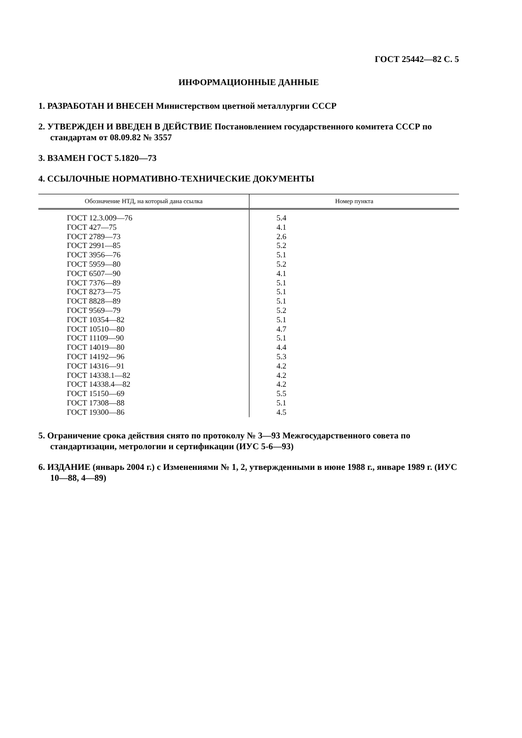ГОСТ 25442—82 С. 5
ИНФОРМАЦИОННЫЕ ДАННЫЕ
1. РАЗРАБОТАН И ВНЕСЕН Министерством цветной металлургии СССР
2. УТВЕРЖДЕН И ВВЕДЕН В ДЕЙСТВИЕ Постановлением государственного комитета СССР по стандартам от 08.09.82 № 3557
3. ВЗАМЕН ГОСТ 5.1820—73
4. ССЫЛОЧНЫЕ НОРМАТИВНО-ТЕХНИЧЕСКИЕ ДОКУМЕНТЫ
| Обозначение НТД, на который дана ссылка | Номер пункта |
| --- | --- |
| ГОСТ 12.3.009—76 | 5.4 |
| ГОСТ 427—75 | 4.1 |
| ГОСТ 2789—73 | 2.6 |
| ГОСТ 2991—85 | 5.2 |
| ГОСТ 3956—76 | 5.1 |
| ГОСТ 5959—80 | 5.2 |
| ГОСТ 6507—90 | 4.1 |
| ГОСТ 7376—89 | 5.1 |
| ГОСТ 8273—75 | 5.1 |
| ГОСТ 8828—89 | 5.1 |
| ГОСТ 9569—79 | 5.2 |
| ГОСТ 10354—82 | 5.1 |
| ГОСТ 10510—80 | 4.7 |
| ГОСТ 11109—90 | 5.1 |
| ГОСТ 14019—80 | 4.4 |
| ГОСТ 14192—96 | 5.3 |
| ГОСТ 14316—91 | 4.2 |
| ГОСТ 14338.1—82 | 4.2 |
| ГОСТ 14338.4—82 | 4.2 |
| ГОСТ 15150—69 | 5.5 |
| ГОСТ 17308—88 | 5.1 |
| ГОСТ 19300—86 | 4.5 |
5. Ограничение срока действия снято по протоколу № 3—93 Межгосударственного совета по стандартизации, метрологии и сертификации (ИУС 5-6—93)
6. ИЗДАНИЕ (январь 2004 г.) с Изменениями № 1, 2, утвержденными в июне 1988 г., январе 1989 г. (ИУС 10—88, 4—89)